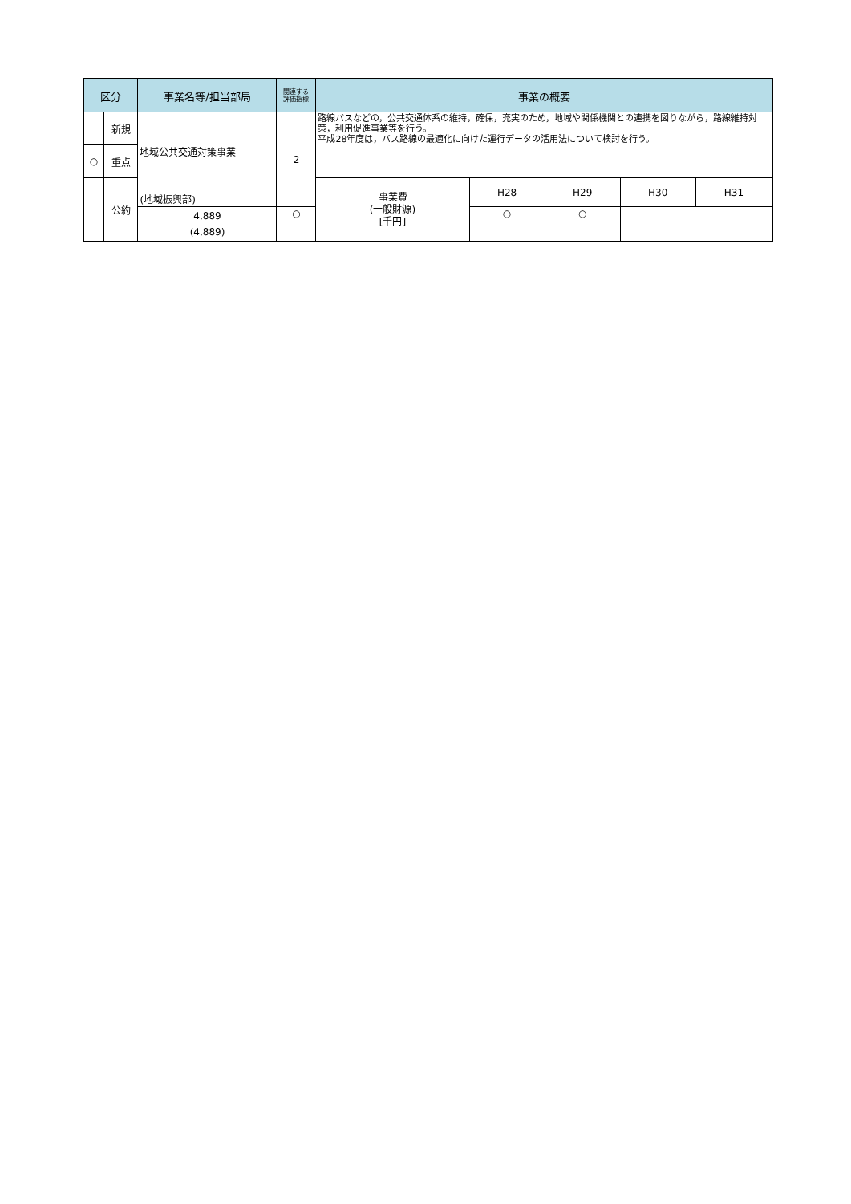| 区分 | | 事業名等/担当部局 | 関連する 評価指標 | 事業の概要 | | | | |
| --- | --- | --- | --- | --- | --- | --- | --- | --- |
| | 新規 | 地域公共交通対策事業 (地域振興部) | 2 | 路線バスなどの，公共交通体系の維持，確保，充実のため，地域や関係機関との連携を図りながら，路線維持対策，利用促進事業等を行う。 平成28年度は，バス路線の最適化に向けた運行データの活用法について検討を行う。 | | | | |
| ○ | 重点 | | | | | | | |
| | 公約 | | | 事業費 (一般財源) [千円] | H28 | H29 | H30 | H31 |
| | | 4,889 (4,889) | ○ | | ○ | ○ | | |